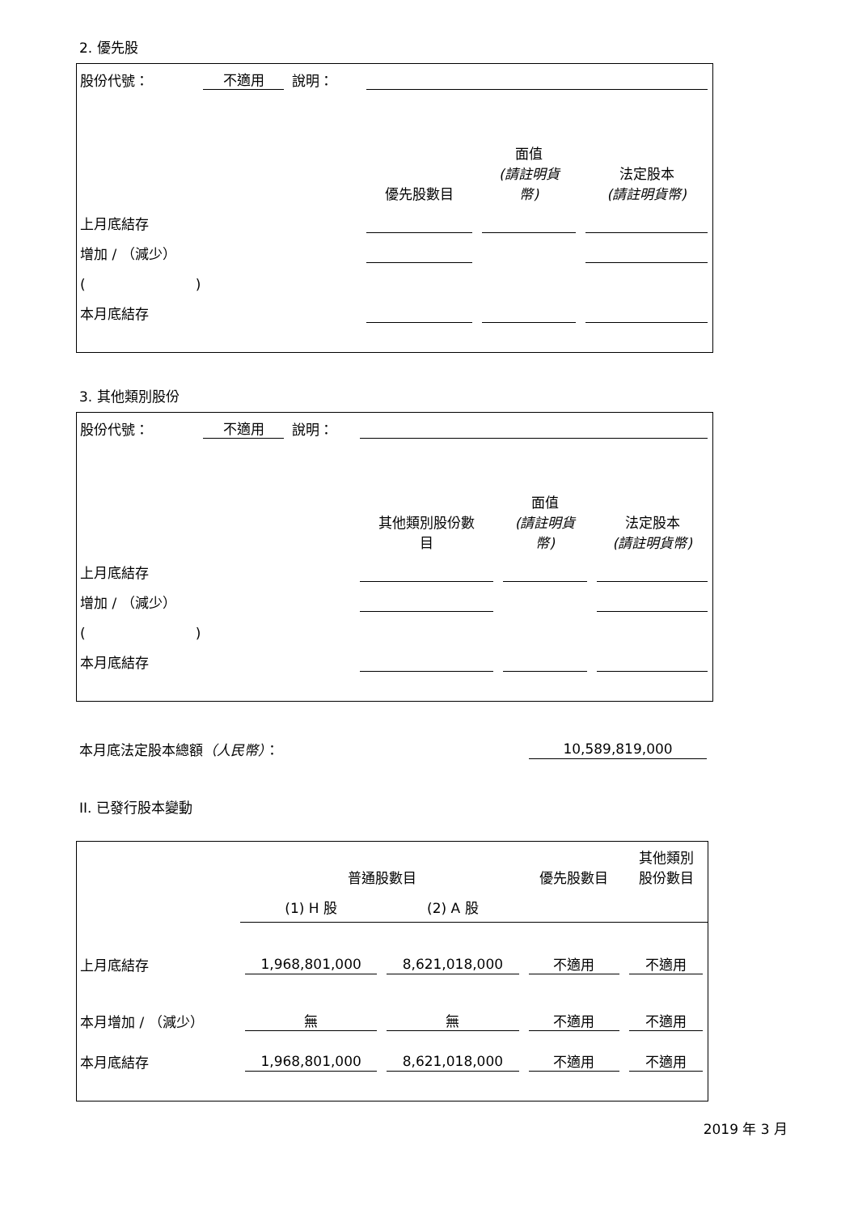2. 優先股
| 股份代號： | 不適用 | 說明： | | | |
| | | | 優先股數目 | 面值 (請註明貨 幣) | 法定股本 (請註明貨幣) |
| 上月底結存 | | | | | |
| 增加 / （減少） | | | | | |
| ( ) | | | | | |
| 本月底結存 | | | | | |
3. 其他類別股份
| 股份代號： | 不適用 | 說明： | | | |
| | | | 其他類別股份數 目 | 面值 (請註明貨 幣) | 法定股本 (請註明貨幣) |
| 上月底結存 | | | | | |
| 增加 / （減少） | | | | | |
| ( ) | | | | | |
| 本月底結存 | | | | | |
| 本月底法定股本總額 （人民幣） ： | 10,589,819,000 |
II. 已發行股本變動
| | 普通股數目 | | 優先股數目 | 其他類別 股份數目 |
| | (1) H 股 | (2) A 股 | | |
| 上月底結存 | 1,968,801,000 | 8,621,018,000 | 不適用 | 不適用 |
| 本月增加 / （減少） | 無 | 無 | 不適用 | 不適用 |
| 本月底結存 | 1,968,801,000 | 8,621,018,000 | 不適用 | 不適用 |
2019 年 3 月